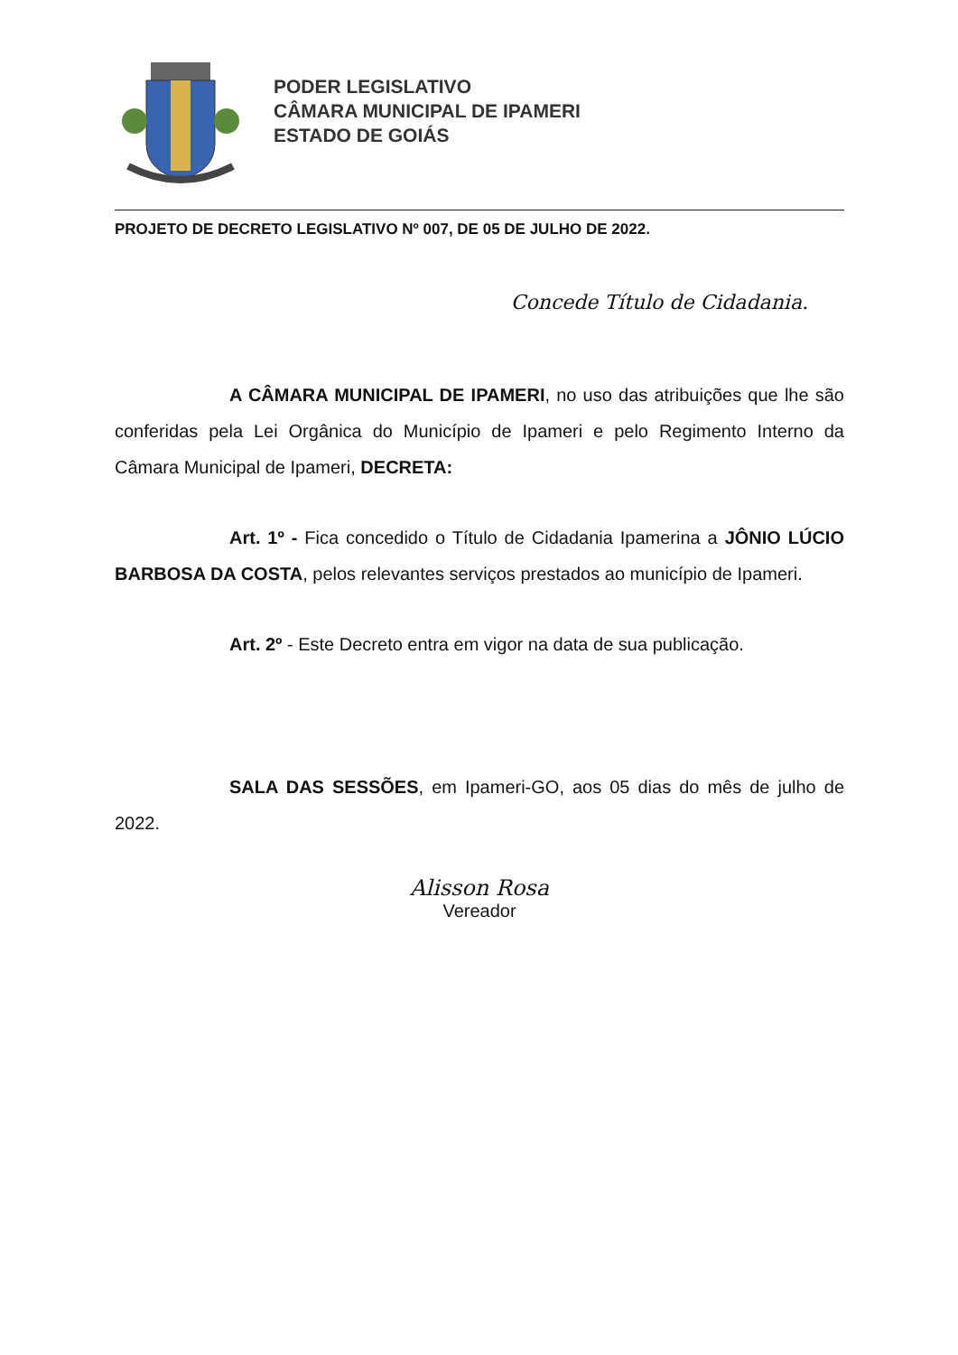PODER LEGISLATIVO
CÂMARA MUNICIPAL DE IPAMERI
ESTADO DE GOIÁS
PROJETO DE DECRETO LEGISLATIVO Nº 007, DE 05 DE JULHO DE 2022.
Concede Título de Cidadania.
A CÂMARA MUNICIPAL DE IPAMERI, no uso das atribuições que lhe são conferidas pela Lei Orgânica do Município de Ipameri e pelo Regimento Interno da Câmara Municipal de Ipameri, DECRETA:
Art. 1º - Fica concedido o Título de Cidadania Ipamerina a JÔNIO LÚCIO BARBOSA DA COSTA, pelos relevantes serviços prestados ao município de Ipameri.
Art. 2º - Este Decreto entra em vigor na data de sua publicação.
SALA DAS SESSÕES, em Ipameri-GO, aos 05 dias do mês de julho de 2022.
Alisson Rosa
Vereador